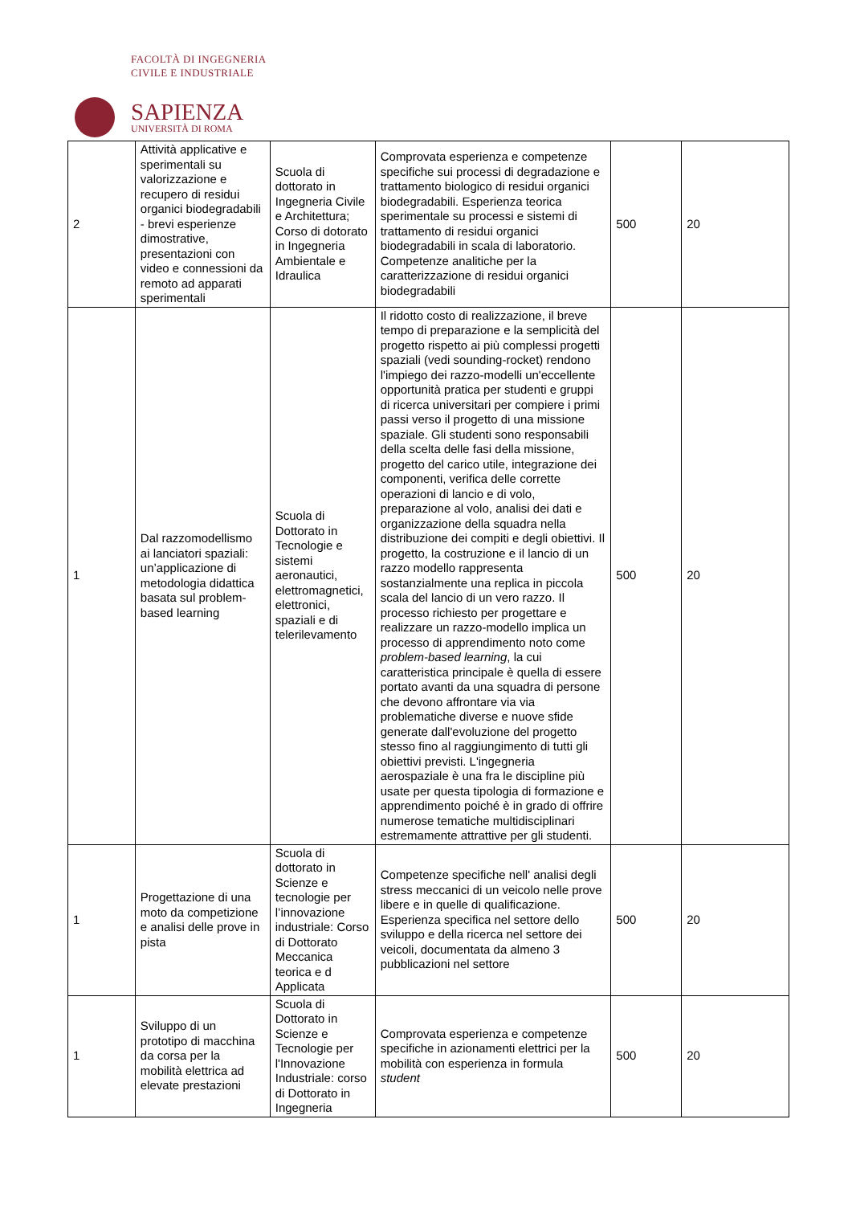FACOLTÀ DI INGEGNERIA
CIVILE E INDUSTRIALE
SAPIENZA
UNIVERSITÀ DI ROMA
| 2 | Attività applicative e sperimentali su valorizzazione e recupero di residui organici biodegradabili - brevi esperienze dimostrative, presentazioni con video e connessioni da remoto ad apparati sperimentali | Scuola di dottorato in Ingegneria Civile e Architettura; Corso di dotorato in Ingegneria Ambientale e Idraulica | Comprovata esperienza e competenze specifiche sui processi di degradazione e trattamento biologico di residui organici biodegradabili. Esperienza teorica sperimentale su processi e sistemi di trattamento di residui organici biodegradabili in scala di laboratorio. Competenze analitiche per la caratterizzazione di residui organici biodegradabili | 500 | 20 |
| 1 | Dal razzomodellismo ai lanciatori spaziali: un’applicazione di metodologia didattica basata sul problem-based learning | Scuola di Dottorato in Tecnologie e sistemi aeronautici, elettromagnetici, elettronici, spaziali e di telerilevamento | Il ridotto costo di realizzazione, il breve tempo di preparazione e la semplicità del progetto rispetto ai più complessi progetti spaziali (vedi sounding-rocket) rendono l'impiego dei razzo-modelli un'eccellente opportunità pratica per studenti e gruppi di ricerca universitari per compiere i primi passi verso il progetto di una missione spaziale. Gli studenti sono responsabili della scelta delle fasi della missione, progetto del carico utile, integrazione dei componenti, verifica delle corrette operazioni di lancio e di volo, preparazione al volo, analisi dei dati e organizzazione della squadra nella distribuzione dei compiti e degli obiettivi. Il progetto, la costruzione e il lancio di un razzo modello rappresenta sostanzialmente una replica in piccola scala del lancio di un vero razzo. Il processo richiesto per progettare e realizzare un razzo-modello implica un processo di apprendimento noto come problem-based learning , la cui caratteristica principale è quella di essere portato avanti da una squadra di persone che devono affrontare via via problematiche diverse e nuove sfide generate dall'evoluzione del progetto stesso fino al raggiungimento di tutti gli obiettivi previsti. L'ingegneria aerospaziale è una fra le discipline più usate per questa tipologia di formazione e apprendimento poiché è in grado di offrire numerose tematiche multidisciplinari estremamente attrattive per gli studenti. | 500 | 20 |
| 1 | Progettazione di una moto da competizione e analisi delle prove in pista | Scuola di dottorato in Scienze e tecnologie per l’innovazione industriale: Corso di Dottorato Meccanica teorica e d Applicata | Competenze specifiche nell' analisi degli stress meccanici di un veicolo nelle prove libere e in quelle di qualificazione. Esperienza specifica nel settore dello sviluppo e della ricerca nel settore dei veicoli, documentata da almeno 3 pubblicazioni nel settore | 500 | 20 |
| 1 | Sviluppo di un prototipo di macchina da corsa per la mobilità elettrica ad elevate prestazioni | Scuola di Dottorato in Scienze e Tecnologie per l'Innovazione Industriale: corso di Dottorato in Ingegneria | Comprovata esperienza e competenze specifiche in azionamenti elettrici per la mobilità con esperienza in formula student | 500 | 20 |